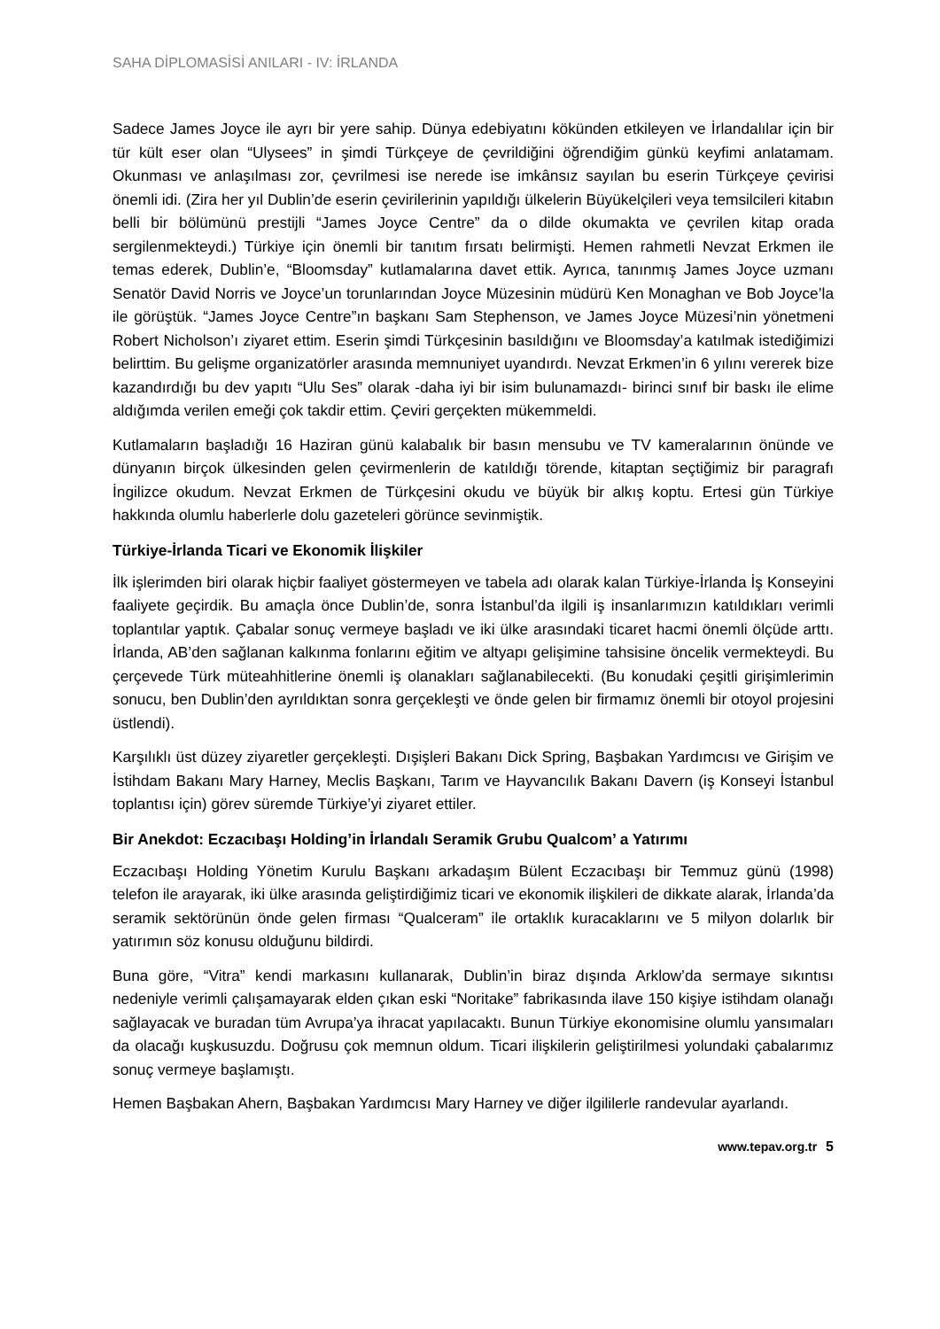SAHA DİPLOMASİSİ ANILARI - IV: İRLANDA
Sadece James Joyce ile ayrı bir yere sahip. Dünya edebiyatını kökünden etkileyen ve İrlandalılar için bir tür kült eser olan “Ulysees” in şimdi Türkçeye de çevrildiğini öğrendiğim günkü keyfimi anlatamam. Okunması ve anlaşılması zor, çevrilmesi ise nerede ise imkânsız sayılan bu eserin Türkçeye çevirisi önemli idi. (Zira her yıl Dublin’de eserin çevirilerinin yapıldığı ülkelerin Büyükelçileri veya temsilcileri kitabın belli bir bölümünü prestijli “James Joyce Centre” da o dilde okumakta ve çevrilen kitap orada sergilenmekteydi.) Türkiye için önemli bir tanıtım fırsatı belirmişti. Hemen rahmetli Nevzat Erkmen ile temas ederek, Dublin’e, “Bloomsday” kutlamalarına davet ettik. Ayrıca, tanınmış James Joyce uzmanı Senatör David Norris ve Joyce’un torunlarından Joyce Müzesinin müdürü Ken Monaghan ve Bob Joyce’la ile görüştük. “James Joyce Centre”ın başkanı Sam Stephenson, ve James Joyce Müzesi’nin yönetmeni Robert Nicholson’ı ziyaret ettim. Eserin şimdi Türkçesinin basıldığını ve Bloomsday’a katılmak istediğimizi belirttim. Bu gelişme organizatörler arasında memnuniyet uyandırdı. Nevzat Erkmen’in 6 yılını vererek bize kazandırdığı bu dev yapıtı “Ulu Ses” olarak -daha iyi bir isim bulunamazdı- birinci sınıf bir baskı ile elime aldığımda verilen emeği çok takdir ettim. Çeviri gerçekten mükemmeldi.
Kutlamaların başladığı 16 Haziran günü kalabalık bir basın mensubu ve TV kameralarının önünde ve dünyanın birçok ülkesinden gelen çevirmenlerin de katıldığı törende, kitaptan seçtiğimiz bir paragrafı İngilizce okudum. Nevzat Erkmen de Türkçesini okudu ve büyük bir alkış koptu. Ertesi gün Türkiye hakkında olumlu haberlerle dolu gazeteleri görünce sevinmiştik.
Türkiye-İrlanda Ticari ve Ekonomik İlişkiler
İlk işlerimden biri olarak hiçbir faaliyet göstermeyen ve tabela adı olarak kalan Türkiye-İrlanda İş Konseyini faaliyete geçirdik. Bu amaçla önce Dublin’de, sonra İstanbul’da ilgili iş insanlarımızın katıldıkları verimli toplantılar yaptık. Çabalar sonuç vermeye başladı ve iki ülke arasındaki ticaret hacmi önemli ölçüde arttı. İrlanda, AB’den sağlanan kalkınma fonlarını eğitim ve altyapı gelişimine tahsisine öncelik vermekteydi. Bu çerçevede Türk müteahhitlerine önemli iş olanakları sağlanabilecekti. (Bu konudaki çeşitli girişimlerimin sonucu, ben Dublin’den ayrıldıktan sonra gerçekleşti ve önde gelen bir firmamız önemli bir otoyol projesini üstlendi).
Karşılıklı üst düzey ziyaretler gerçekleşti. Dışişleri Bakanı Dick Spring, Başbakan Yardımcısı ve Girişim ve İstihdam Bakanı Mary Harney, Meclis Başkanı, Tarım ve Hayvancılık Bakanı Davern (iş Konseyi İstanbul toplantısı için) görev süremde Türkiye’yi ziyaret ettiler.
Bir Anekdot: Eczacıbaşı Holding’in İrlandalı Seramik Grubu Qualcom’ a Yatırımı
Eczacıbaşı Holding Yönetim Kurulu Başkanı arkadaşım Bülent Eczacıbaşı bir Temmuz günü (1998) telefon ile arayarak, iki ülke arasında geliştirdiğimiz ticari ve ekonomik ilişkileri de dikkate alarak, İrlanda’da seramik sektörünün önde gelen firması “Qualceram” ile ortaklık kuracaklarını ve 5 milyon dolarlık bir yatırımın söz konusu olduğunu bildirdi.
Buna göre, “Vitra” kendi markasını kullanarak, Dublin’in biraz dışında Arklow’da sermaye sıkıntısı nedeniyle verimli çalışamayarak elden çıkan eski “Noritake” fabrikasında ilave 150 kişiye istihdam olanağı sağlayacak ve buradan tüm Avrupa’ya ihracat yapılacaktı. Bunun Türkiye ekonomisine olumlu yansımaları da olacağı kuşkusuzdu. Doğrusu çok memnun oldum. Ticari ilişkilerin geliştirilmesi yolundaki çabalarımız sonuç vermeye başlamıştı.
Hemen Başbakan Ahern, Başbakan Yardımcısı Mary Harney ve diğer ilgililerle randevular ayarlandı.
www.tepav.org.tr 5